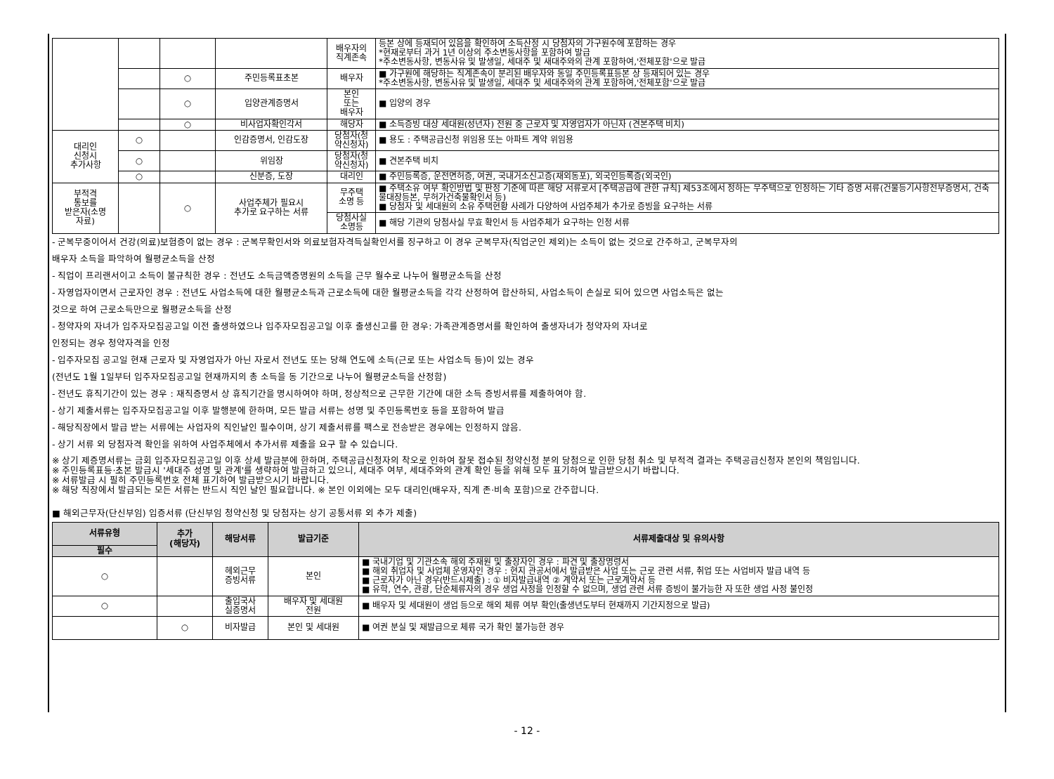| | | | | 배우자의 직계존속 | 등본 상에 등재되어 있음을 확인하여 소득산정 시 당첨자의 가구원수에 포함하는 경우 *현재로부터 과거 1년 이상의 주소변동사항을 포함하여 발급 *주소변동사항, 변동사유 및 발생일, 세대주 및 새대주와의 관계 포함하여,'전체포함'으로 발급 |
| | | ○ | 주민등록표초본 | 배우자 | ■ 가구원에 해당하는 직계존속이 분리된 배우자와 동일 주민등록표등본 상 등재되어 있는 경우 *주소변동사항, 변동사유 및 발생일, 세대주 및 세대주와의 관계 포함하여,'전체포함'으로 발급 |
| | | ○ | 입양관계증명서 | 본인 또는 배우자 | ■ 입양의 경우 |
| | | ○ | 비사업자확인각서 | 해당자 | ■ 소득증빙 대상 세대원(성년자) 전원 중 근로자 및 자영업자가 아닌자 (견본주택 비치) |
| 대리인 신청시 추가사항 | ○ | | 인감증명서, 인감도장 | 당첨자(청 약신청자) | ■ 용도 : 주택공급신청 위임용 또는 아파트 계약 위임용 |
| | ○ | | 위임장 | 당첨자(청 약신청자) | ■ 견본주택 비치 |
| | ○ | | 신분증, 도장 | 대리인 | ■ 주민등록증, 운전면허증, 여권, 국내거소신고증(재외동포), 외국인등록증(외국인) |
| 부적격 통보를 받은자(소명 자료) | | ○ | 사업주체가 필요시 추가로 요구하는 서류 | 무주택 소명 등 | ■ 주택소유 여부 확인방법 및 판정 기준에 따른 해당 서류로서 [주택공급에 관한 규칙] 제53조에서 정하는 무주택으로 인정하는 기타 증명 서류(건물등기사항전부증명서, 건축물대장등본, 무허가건축물확인서 등) ■ 당첨자 및 세대원의 소유 주택현황 사례가 다양하여 사업주체가 추가로 증빙을 요구하는 서류 |
| | | | | 당첨사실 소명등 | ■ 해당 기관의 당첨사실 무효 확인서 등 사업주체가 요구하는 인정 서류 |
- 군복무중이어서 건강(의료)보험증이 없는 경우 : 군복무확인서와 의료보험자격득실확인서를 징구하고 이 경우 군복무자(직업군인 제외)는 소득이 없는 것으로 간주하고, 군복무자의
배우자 소득을 파악하여 월평균소득을 산정
- 직업이 프리랜서이고 소득이 불규칙한 경우 : 전년도 소득금액증명원의 소득을 근무 월수로 나누어 월평균소득을 산정
- 자영업자이면서 근로자인 경우 : 전년도 사업소득에 대한 월평균소득과 근로소득에 대한 월평균소득을 각각 산정하여 합산하되, 사업소득이 손실로 되어 있으면 사업소득은 없는
것으로 하여 근로소득만으로 월평균소득을 산정
- 청약자의 자녀가 입주자모집공고일 이전 출생하였으나 입주자모집공고일 이후 출생신고를 한 경우: 가족관계증명서를 확인하여 출생자녀가 청약자의 자녀로
인정되는 경우 청약자격을 인정
- 입주자모집 공고일 현재 근로자 및 자영업자가 아닌 자로서 전년도 또는 당해 연도에 소득(근로 또는 사업소득 등)이 있는 경우
(전년도 1월 1일부터 입주자모집공고일 현재까지의 총 소득을 동 기간으로 나누어 월평균소득을 산정함)
- 전년도 휴직기간이 있는 경우 : 재직증명서 상 휴직기간을 명시하여야 하며, 정상적으로 근무한 기간에 대한 소득 증빙서류를 제출하여야 함.
- 상기 제출서류는 입주자모집공고일 이후 발행분에 한하며, 모든 발급 서류는 성명 및 주민등록번호 등을 포함하여 발급
- 해당직장에서 발급 받는 서류에는 사업자의 직인날인 필수이며, 상기 제출서류를 팩스로 전송받은 경우에는 인정하지 않음.
- 상기 서류 외 당첨자격 확인을 위하여 사업주체에서 추가서류 제출을 요구 할 수 있습니다.
※ 상기 제증명서류는 금회 입주자모집공고일 이후 상세 발급분에 한하며, 주택공급신청자의 착오로 인하여 잘못 접수된 청약신청 분의 당첨으로 인한 당첨 취소 및 부적격 결과는 주택공급신청자 본인의 책임입니다.
※ 주민등록표등·초본 발급시 '세대주 성명 및 관계'를 생략하여 발급하고 있으니, 세대주 여부, 세대주와의 관계 확인 등을 위해 모두 표기하여 발급받으시기 바랍니다.
※ 서류발급 시 필히 주민등록번호 전체 표기하여 발급받으시기 바랍니다.
※ 해당 직장에서 발급되는 모든 서류는 반드시 직인 날인 필요합니다. ※ 본인 이외에는 모두 대리인(배우자, 직계 존·비속 포함)으로 간주합니다.
■ 해외근무자(단신부임) 입증서류 (단신부임 청약신청 및 당첨자는 상기 공통서류 외 추가 제출)
| 서류유형 | 추가 (해당자) | 해당서류 | 발급기준 | 서류제출대상 및 유의사항 |
| --- | --- | --- | --- | --- |
| 필수 | | | | |
| ○ | | 헤외근무 증빙서류 | 본인 | ■ 국내기업 및 기관소속 해외 주재원 및 출장자인 경우 : 파견 및 출장명령서 ■ 해외 취업자 및 사업체 운영자인 경우 : 현지 관공서에서 발급받은 사업 또는 근로 관련 서류, 취업 또는 사업비자 발급 내역 등 ■ 근로자가 아닌 경우(반드시제출) : ① 비자발급내역 ② 계약서 또는 근로계약서 등 ■ 유학, 연수, 관광, 단순체류자의 경우 생업 사정을 인정할 수 없으며, 생업 관련 서류 증빙이 불가능한 자 또한 생업 사정 불인정 |
| ○ | | 출입국사 실증명서 | 배우자 및 세대원 전원 | ■ 배우자 및 세대원이 생업 등으로 해외 체류 여부 확인(출생년도부터 현재까지 기간지정으로 발급) |
| | ○ | 비자발급 | 본인 및 세대원 | ■ 여권 분실 및 재발급으로 체류 국가 확인 불가능한 경우 |
- 12 -